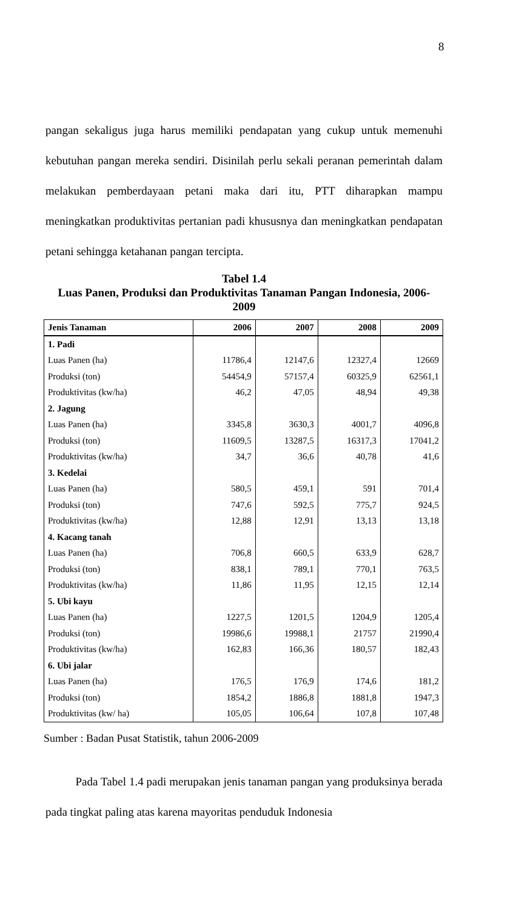8
pangan sekaligus juga harus memiliki pendapatan yang cukup untuk memenuhi kebutuhan pangan mereka sendiri. Disinilah perlu sekali peranan pemerintah dalam melakukan pemberdayaan petani maka dari itu, PTT diharapkan mampu meningkatkan produktivitas pertanian padi khususnya dan meningkatkan pendapatan petani sehingga ketahanan pangan tercipta.
Tabel 1.4
Luas Panen, Produksi dan Produktivitas Tanaman Pangan Indonesia, 2006-
2009
| Jenis Tanaman | 2006 | 2007 | 2008 | 2009 |
| --- | --- | --- | --- | --- |
| 1. Padi | | | | |
| Luas Panen (ha) | 11786,4 | 12147,6 | 12327,4 | 12669 |
| Produksi (ton) | 54454,9 | 57157,4 | 60325,9 | 62561,1 |
| Produktivitas (kw/ha) | 46,2 | 47,05 | 48,94 | 49,38 |
| 2. Jagung | | | | |
| Luas Panen (ha) | 3345,8 | 3630,3 | 4001,7 | 4096,8 |
| Produksi (ton) | 11609,5 | 13287,5 | 16317,3 | 17041,2 |
| Produktivitas (kw/ha) | 34,7 | 36,6 | 40,78 | 41,6 |
| 3. Kedelai | | | | |
| Luas Panen (ha) | 580,5 | 459,1 | 591 | 701,4 |
| Produksi (ton) | 747,6 | 592,5 | 775,7 | 924,5 |
| Produktivitas (kw/ha) | 12,88 | 12,91 | 13,13 | 13,18 |
| 4. Kacang tanah | | | | |
| Luas Panen (ha) | 706,8 | 660,5 | 633,9 | 628,7 |
| Produksi (ton) | 838,1 | 789,1 | 770,1 | 763,5 |
| Produktivitas (kw/ha) | 11,86 | 11,95 | 12,15 | 12,14 |
| 5. Ubi kayu | | | | |
| Luas Panen (ha) | 1227,5 | 1201,5 | 1204,9 | 1205,4 |
| Produksi (ton) | 19986,6 | 19988,1 | 21757 | 21990,4 |
| Produktivitas (kw/ha) | 162,83 | 166,36 | 180,57 | 182,43 |
| 6. Ubi jalar | | | | |
| Luas Panen (ha) | 176,5 | 176,9 | 174,6 | 181,2 |
| Produksi (ton) | 1854,2 | 1886,8 | 1881,8 | 1947,3 |
| Produktivitas (kw/ ha) | 105,05 | 106,64 | 107,8 | 107,48 |
Sumber : Badan Pusat Statistik, tahun 2006-2009
Pada Tabel 1.4 padi merupakan jenis tanaman pangan yang produksinya berada pada tingkat paling atas karena mayoritas penduduk Indonesia